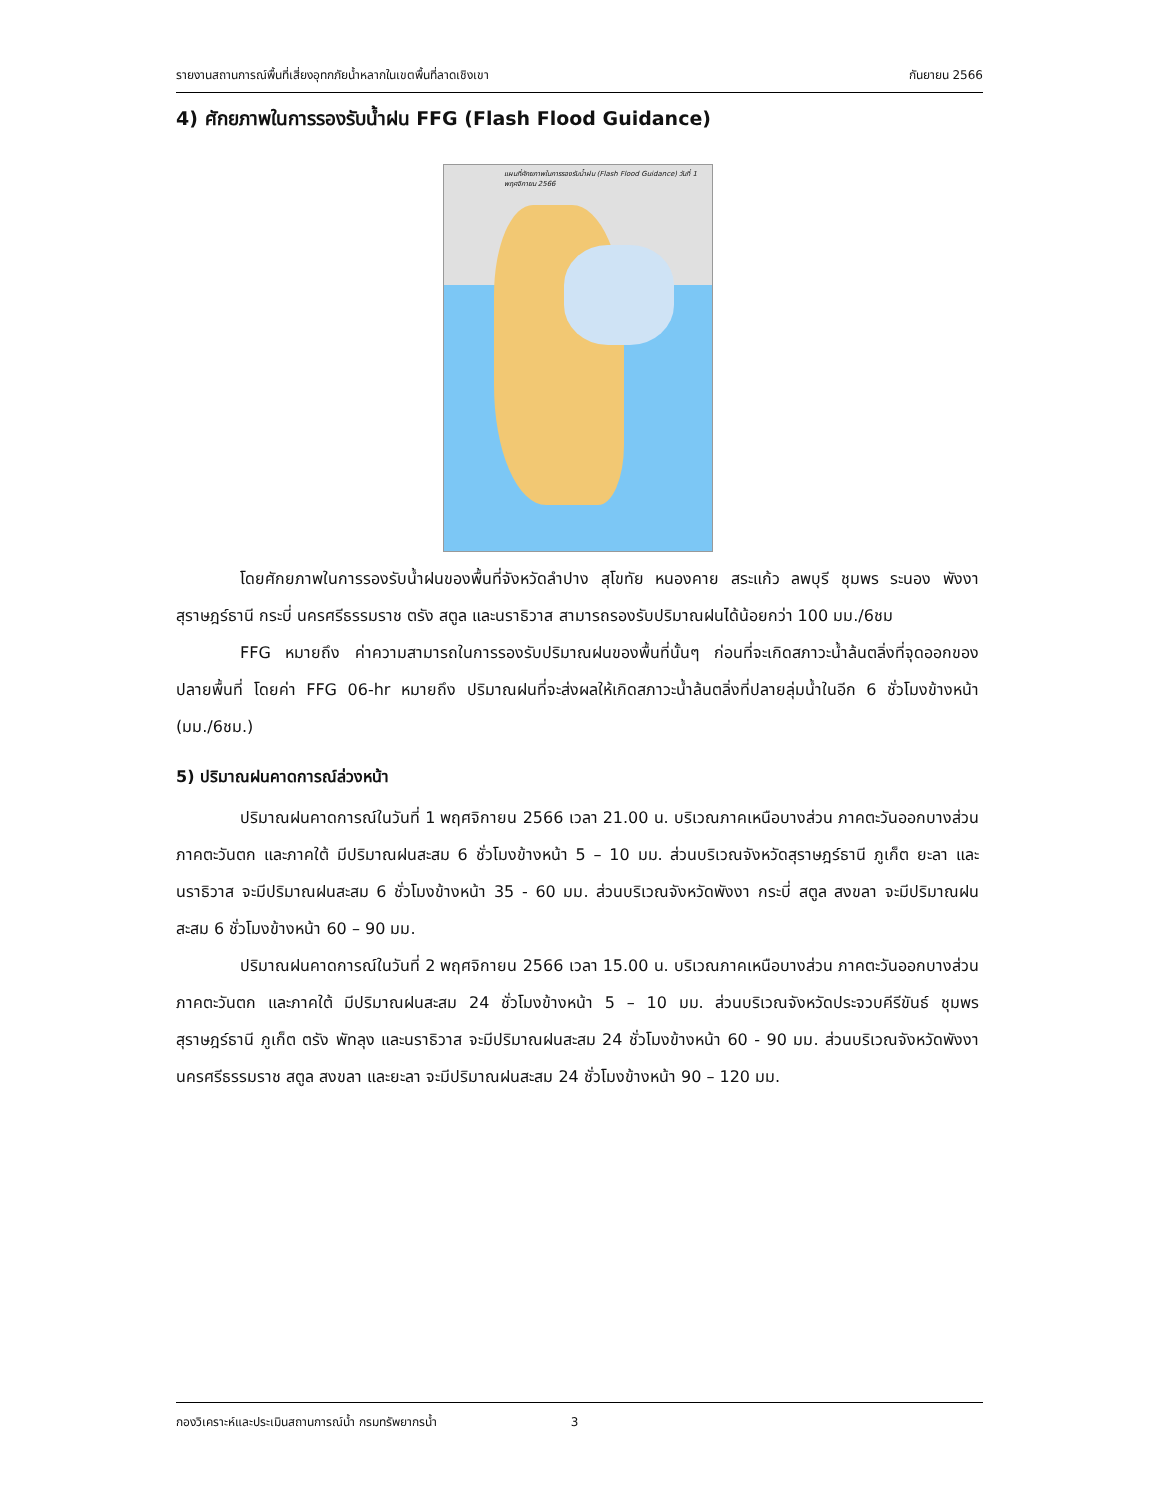รายงานสถานการณ์พื้นที่เสี่ยงอุทกภัยน้ำหลากในเขตพื้นที่ลาดเชิงเขา กันยายน 2566
4) ศักยภาพในการรองรับน้ำฝน FFG (Flash Flood Guidance)
แผนที่ศักยภาพในการรองรับน้ำฝน (Flash Flood Guidance) วันที่ 1 พฤศจิกายน 2566
โดยศักยภาพในการรองรับน้ำฝนของพื้นที่จังหวัดลำปาง สุโขทัย หนองคาย สระแก้ว ลพบุรี ชุมพร ระนอง พังงา สุราษฎร์ธานี กระบี่ นครศรีธรรมราช ตรัง สตูล และนราธิวาส สามารถรองรับปริมาณฝนได้น้อยกว่า 100 มม./6ชม
FFG หมายถึง ค่าความสามารถในการรองรับปริมาณฝนของพื้นที่นั้นๆ ก่อนที่จะเกิดสภาวะน้ำล้นตลิ่งที่จุดออกของปลายพื้นที่ โดยค่า FFG 06-hr หมายถึง ปริมาณฝนที่จะส่งผลให้เกิดสภาวะน้ำล้นตลิ่งที่ปลายลุ่มน้ำในอีก 6 ชั่วโมงข้างหน้า (มม./6ชม.)
5) ปริมาณฝนคาดการณ์ล่วงหน้า
ปริมาณฝนคาดการณ์ในวันที่ 1 พฤศจิกายน 2566 เวลา 21.00 น. บริเวณภาคเหนือบางส่วน ภาคตะวันออกบางส่วน ภาคตะวันตก และภาคใต้ มีปริมาณฝนสะสม 6 ชั่วโมงข้างหน้า 5 – 10 มม. ส่วนบริเวณจังหวัดสุราษฎร์ธานี ภูเก็ต ยะลา และนราธิวาส จะมีปริมาณฝนสะสม 6 ชั่วโมงข้างหน้า 35 - 60 มม. ส่วนบริเวณจังหวัดพังงา กระบี่ สตูล สงขลา จะมีปริมาณฝนสะสม 6 ชั่วโมงข้างหน้า 60 – 90 มม.
ปริมาณฝนคาดการณ์ในวันที่ 2 พฤศจิกายน 2566 เวลา 15.00 น. บริเวณภาคเหนือบางส่วน ภาคตะวันออกบางส่วน ภาคตะวันตก และภาคใต้ มีปริมาณฝนสะสม 24 ชั่วโมงข้างหน้า 5 – 10 มม. ส่วนบริเวณจังหวัดประจวบคีรีขันธ์ ชุมพร สุราษฎร์ธานี ภูเก็ต ตรัง พัทลุง และนราธิวาส จะมีปริมาณฝนสะสม 24 ชั่วโมงข้างหน้า 60 - 90 มม. ส่วนบริเวณจังหวัดพังงา นครศรีธรรมราช สตูล สงขลา และยะลา จะมีปริมาณฝนสะสม 24 ชั่วโมงข้างหน้า 90 – 120 มม.
กองวิเคราะห์และประเมินสถานการณ์น้ำ กรมทรัพยากรน้ำ 3